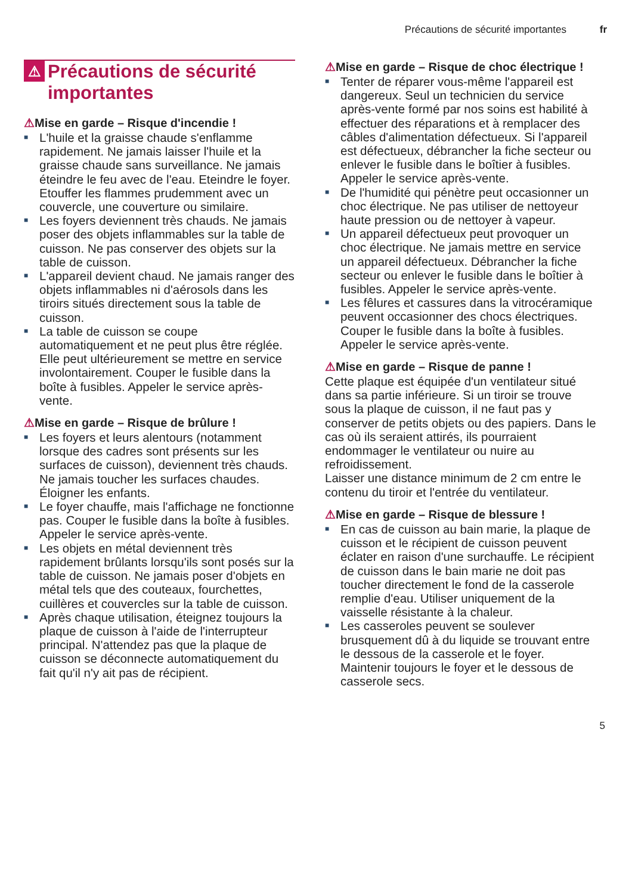Précautions de sécurité importantes fr
⚠ Précautions de sécurité importantes
⚠Mise en garde – Risque d'incendie !
■ L'huile et la graisse chaude s'enflamme rapidement. Ne jamais laisser l'huile et la graisse chaude sans surveillance. Ne jamais éteindre le feu avec de l'eau. Eteindre le foyer. Etouffer les flammes prudemment avec un couvercle, une couverture ou similaire.
■ Les foyers deviennent très chauds. Ne jamais poser des objets inflammables sur la table de cuisson. Ne pas conserver des objets sur la table de cuisson.
■ L'appareil devient chaud. Ne jamais ranger des objets inflammables ni d'aérosols dans les tiroirs situés directement sous la table de cuisson.
■ La table de cuisson se coupe automatiquement et ne peut plus être réglée. Elle peut ultérieurement se mettre en service involontairement. Couper le fusible dans la boîte à fusibles. Appeler le service après-vente.
⚠Mise en garde – Risque de brûlure !
■ Les foyers et leurs alentours (notamment lorsque des cadres sont présents sur les surfaces de cuisson), deviennent très chauds. Ne jamais toucher les surfaces chaudes. Éloigner les enfants.
■ Le foyer chauffe, mais l'affichage ne fonctionne pas. Couper le fusible dans la boîte à fusibles. Appeler le service après-vente.
■ Les objets en métal deviennent très rapidement brûlants lorsqu'ils sont posés sur la table de cuisson. Ne jamais poser d'objets en métal tels que des couteaux, fourchettes, cuillères et couvercles sur la table de cuisson.
■ Après chaque utilisation, éteignez toujours la plaque de cuisson à l'aide de l'interrupteur principal. N'attendez pas que la plaque de cuisson se déconnecte automatiquement du fait qu'il n'y ait pas de récipient.
⚠Mise en garde – Risque de choc électrique !
■ Tenter de réparer vous-même l'appareil est dangereux. Seul un technicien du service après-vente formé par nos soins est habilité à effectuer des réparations et à remplacer des câbles d'alimentation défectueux. Si l'appareil est défectueux, débrancher la fiche secteur ou enlever le fusible dans le boîtier à fusibles. Appeler le service après-vente.
■ De l'humidité qui pénètre peut occasionner un choc électrique. Ne pas utiliser de nettoyeur haute pression ou de nettoyer à vapeur.
■ Un appareil défectueux peut provoquer un choc électrique. Ne jamais mettre en service un appareil défectueux. Débrancher la fiche secteur ou enlever le fusible dans le boîtier à fusibles. Appeler le service après-vente.
■ Les fêlures et cassures dans la vitrocéramique peuvent occasionner des chocs électriques. Couper le fusible dans la boîte à fusibles. Appeler le service après-vente.
⚠Mise en garde – Risque de panne !
Cette plaque est équipée d'un ventilateur situé dans sa partie inférieure. Si un tiroir se trouve sous la plaque de cuisson, il ne faut pas y conserver de petits objets ou des papiers. Dans le cas où ils seraient attirés, ils pourraient endommager le ventilateur ou nuire au refroidissement.
Laisser une distance minimum de 2 cm entre le contenu du tiroir et l'entrée du ventilateur.
⚠Mise en garde – Risque de blessure !
■ En cas de cuisson au bain marie, la plaque de cuisson et le récipient de cuisson peuvent éclater en raison d'une surchauffe. Le récipient de cuisson dans le bain marie ne doit pas toucher directement le fond de la casserole remplie d'eau. Utiliser uniquement de la vaisselle résistante à la chaleur.
■ Les casseroles peuvent se soulever brusquement dû à du liquide se trouvant entre le dessous de la casserole et le foyer. Maintenir toujours le foyer et le dessous de casserole secs.
5